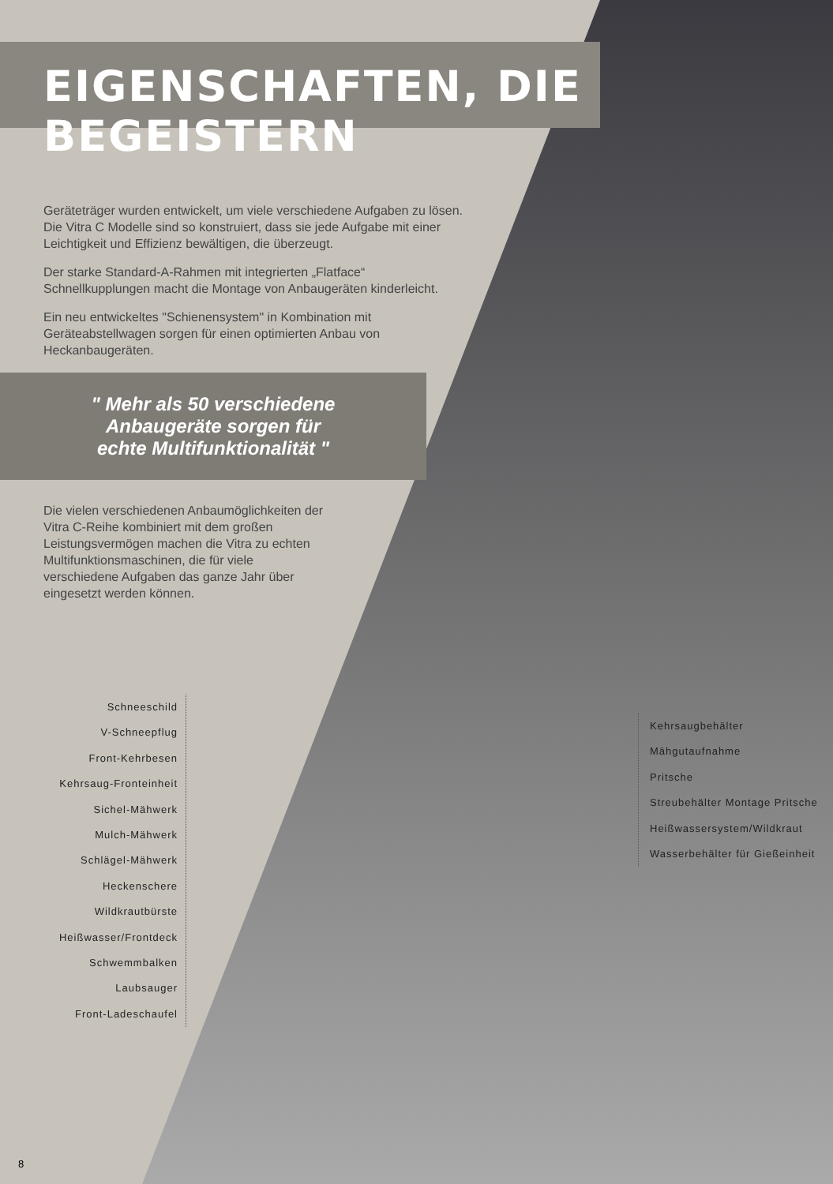EIGENSCHAFTEN, DIE BEGEISTERN
Geräteträger wurden entwickelt, um viele verschiedene Aufgaben zu lösen. Die Vitra C Modelle sind so konstruiert, dass sie jede Aufgabe mit einer Leichtigkeit und Effizienz bewältigen, die überzeugt.
Der starke Standard-A-Rahmen mit integrierten „Flatface“ Schnellkupplungen macht die Montage von Anbaugeräten kinderleicht.
Ein neu entwickeltes "Schienensystem" in Kombination mit Geräteabstellwagen sorgen für einen optimierten Anbau von Heckanbaugeräten.
" Mehr als 50 verschiedene
Anbaugeräte sorgen für
echte Multifunktionalität "
Die vielen verschiedenen Anbaumöglichkeiten der Vitra C-Reihe kombiniert mit dem großen Leistungsvermögen machen die Vitra zu echten Multifunktionsmaschinen, die für viele verschiedene Aufgaben das ganze Jahr über eingesetzt werden können.
Schneeschild
V-Schneepflug
Front-Kehrbesen
Kehrsaug-Fronteinheit
Sichel-Mähwerk
Mulch-Mähwerk
Schlägel-Mähwerk
Heckenschere
Wildkrautbürste
Heißwasser/Frontdeck
Schwemmbalken
Laubsauger
Front-Ladeschaufel
Kehrsaugbehälter
Mähgutaufnahme
Pritsche
Streubehälter Montage Pritsche
Heißwassersystem/Wildkraut
Wasserbehälter für Gießeinheit
8